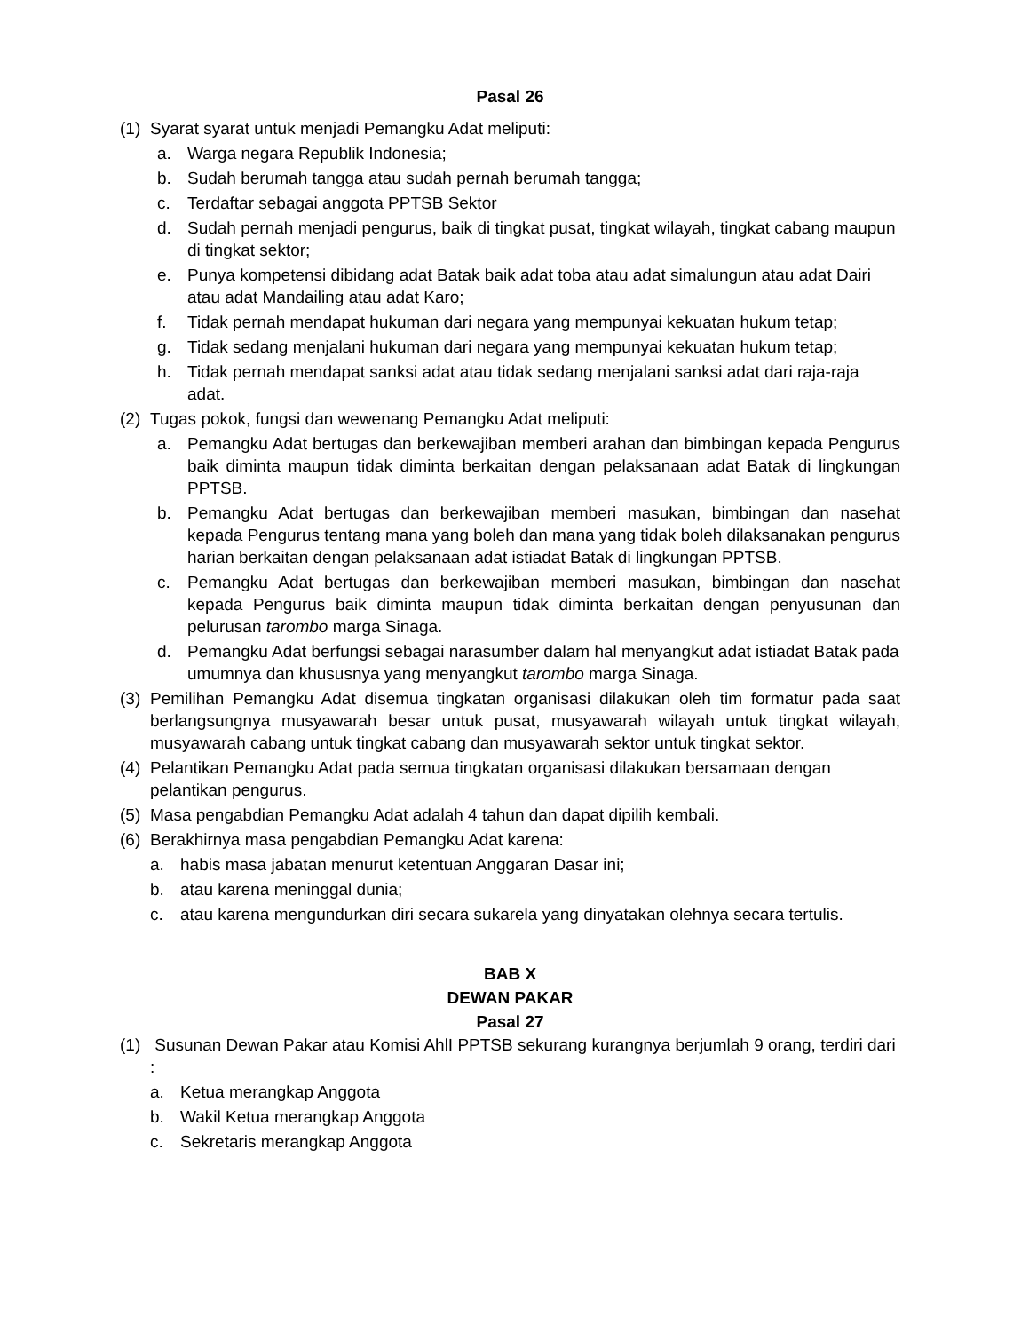Pasal 26
(1) Syarat syarat untuk menjadi Pemangku Adat meliputi:
a. Warga negara Republik Indonesia;
b. Sudah berumah tangga atau sudah pernah berumah tangga;
c. Terdaftar sebagai anggota PPTSB Sektor
d. Sudah pernah menjadi pengurus, baik di tingkat pusat, tingkat wilayah, tingkat cabang maupun di tingkat sektor;
e. Punya kompetensi dibidang adat Batak baik adat toba atau adat simalungun atau adat Dairi atau adat Mandailing atau adat Karo;
f. Tidak pernah mendapat hukuman dari negara yang mempunyai kekuatan hukum tetap;
g. Tidak sedang menjalani hukuman dari negara yang mempunyai kekuatan hukum tetap;
h. Tidak pernah mendapat sanksi adat atau tidak sedang menjalani sanksi adat dari raja-raja adat.
(2) Tugas pokok, fungsi dan wewenang Pemangku Adat meliputi:
a. Pemangku Adat bertugas dan berkewajiban memberi arahan dan bimbingan kepada Pengurus baik diminta maupun tidak diminta berkaitan dengan pelaksanaan adat Batak di lingkungan PPTSB.
b. Pemangku Adat bertugas dan berkewajiban memberi masukan, bimbingan dan nasehat kepada Pengurus tentang mana yang boleh dan mana yang tidak boleh dilaksanakan pengurus harian berkaitan dengan pelaksanaan adat istiadat Batak di lingkungan PPTSB.
c. Pemangku Adat bertugas dan berkewajiban memberi masukan, bimbingan dan nasehat kepada Pengurus baik diminta maupun tidak diminta berkaitan dengan penyusunan dan pelurusan tarombo marga Sinaga.
d. Pemangku Adat berfungsi sebagai narasumber dalam hal menyangkut adat istiadat Batak pada umumnya dan khususnya yang menyangkut tarombo marga Sinaga.
(3) Pemilihan Pemangku Adat disemua tingkatan organisasi dilakukan oleh tim formatur pada saat berlangsungnya musyawarah besar untuk pusat, musyawarah wilayah untuk tingkat wilayah, musyawarah cabang untuk tingkat cabang dan musyawarah sektor untuk tingkat sektor.
(4) Pelantikan Pemangku Adat pada semua tingkatan organisasi dilakukan bersamaan dengan pelantikan pengurus.
(5) Masa pengabdian Pemangku Adat adalah 4 tahun dan dapat dipilih kembali.
(6) Berakhirnya masa pengabdian Pemangku Adat karena:
a. habis masa jabatan menurut ketentuan Anggaran Dasar ini;
b. atau karena meninggal dunia;
c. atau karena mengundurkan diri secara sukarela yang dinyatakan olehnya secara tertulis.
BAB X
DEWAN PAKAR
Pasal 27
(1) Susunan Dewan Pakar atau Komisi AhlI PPTSB sekurang kurangnya berjumlah 9 orang, terdiri dari :
a. Ketua merangkap Anggota
b. Wakil Ketua merangkap Anggota
c. Sekretaris merangkap Anggota